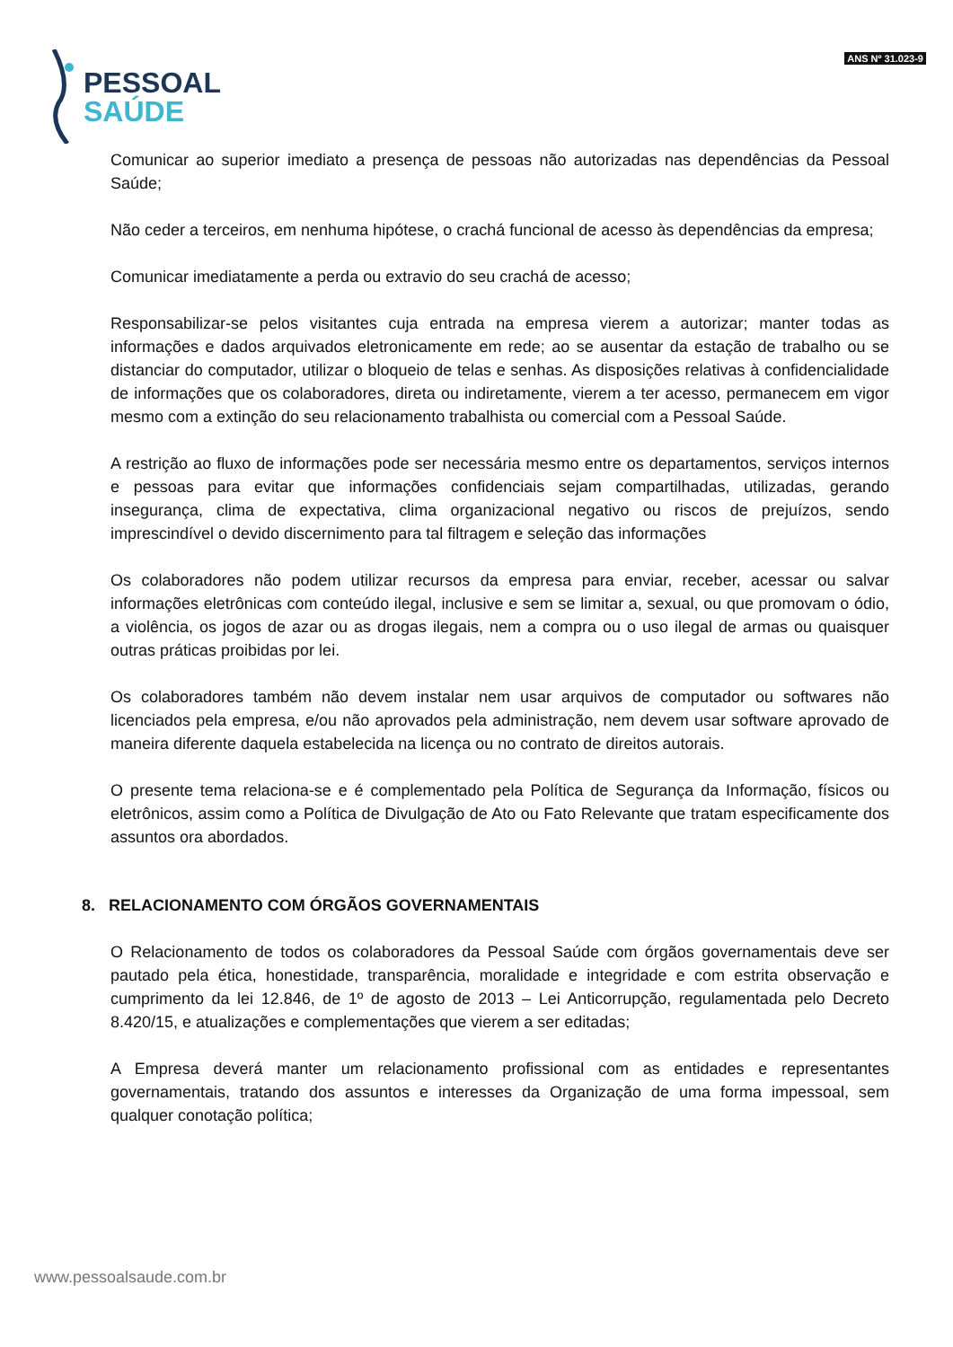PESSOAL
SAÚDE
ANS Nº 31.023-9
Comunicar ao superior imediato a presença de pessoas não autorizadas nas dependências da Pessoal Saúde;
Não ceder a terceiros, em nenhuma hipótese, o crachá funcional de acesso às dependências da empresa;
Comunicar imediatamente a perda ou extravio do seu crachá de acesso;
Responsabilizar-se pelos visitantes cuja entrada na empresa vierem a autorizar; manter todas as informações e dados arquivados eletronicamente em rede; ao se ausentar da estação de trabalho ou se distanciar do computador, utilizar o bloqueio de telas e senhas. As disposições relativas à confidencialidade de informações que os colaboradores, direta ou indiretamente, vierem a ter acesso, permanecem em vigor mesmo com a extinção do seu relacionamento trabalhista ou comercial com a Pessoal Saúde.
A restrição ao fluxo de informações pode ser necessária mesmo entre os departamentos, serviços internos e pessoas para evitar que informações confidenciais sejam compartilhadas, utilizadas, gerando insegurança, clima de expectativa, clima organizacional negativo ou riscos de prejuízos, sendo imprescindível o devido discernimento para tal filtragem e seleção das informações
Os colaboradores não podem utilizar recursos da empresa para enviar, receber, acessar ou salvar informações eletrônicas com conteúdo ilegal, inclusive e sem se limitar a, sexual, ou que promovam o ódio, a violência, os jogos de azar ou as drogas ilegais, nem a compra ou o uso ilegal de armas ou quaisquer outras práticas proibidas por lei.
Os colaboradores também não devem instalar nem usar arquivos de computador ou softwares não licenciados pela empresa, e/ou não aprovados pela administração, nem devem usar software aprovado de maneira diferente daquela estabelecida na licença ou no contrato de direitos autorais.
O presente tema relaciona-se e é complementado pela Política de Segurança da Informação, físicos ou eletrônicos, assim como a Política de Divulgação de Ato ou Fato Relevante que tratam especificamente dos assuntos ora abordados.
8. RELACIONAMENTO COM ÓRGÃOS GOVERNAMENTAIS
O Relacionamento de todos os colaboradores da Pessoal Saúde com órgãos governamentais deve ser pautado pela ética, honestidade, transparência, moralidade e integridade e com estrita observação e cumprimento da lei 12.846, de 1º de agosto de 2013 – Lei Anticorrupção, regulamentada pelo Decreto 8.420/15, e atualizações e complementações que vierem a ser editadas;
A Empresa deverá manter um relacionamento profissional com as entidades e representantes governamentais, tratando dos assuntos e interesses da Organização de uma forma impessoal, sem qualquer conotação política;
www.pessoalsaude.com.br